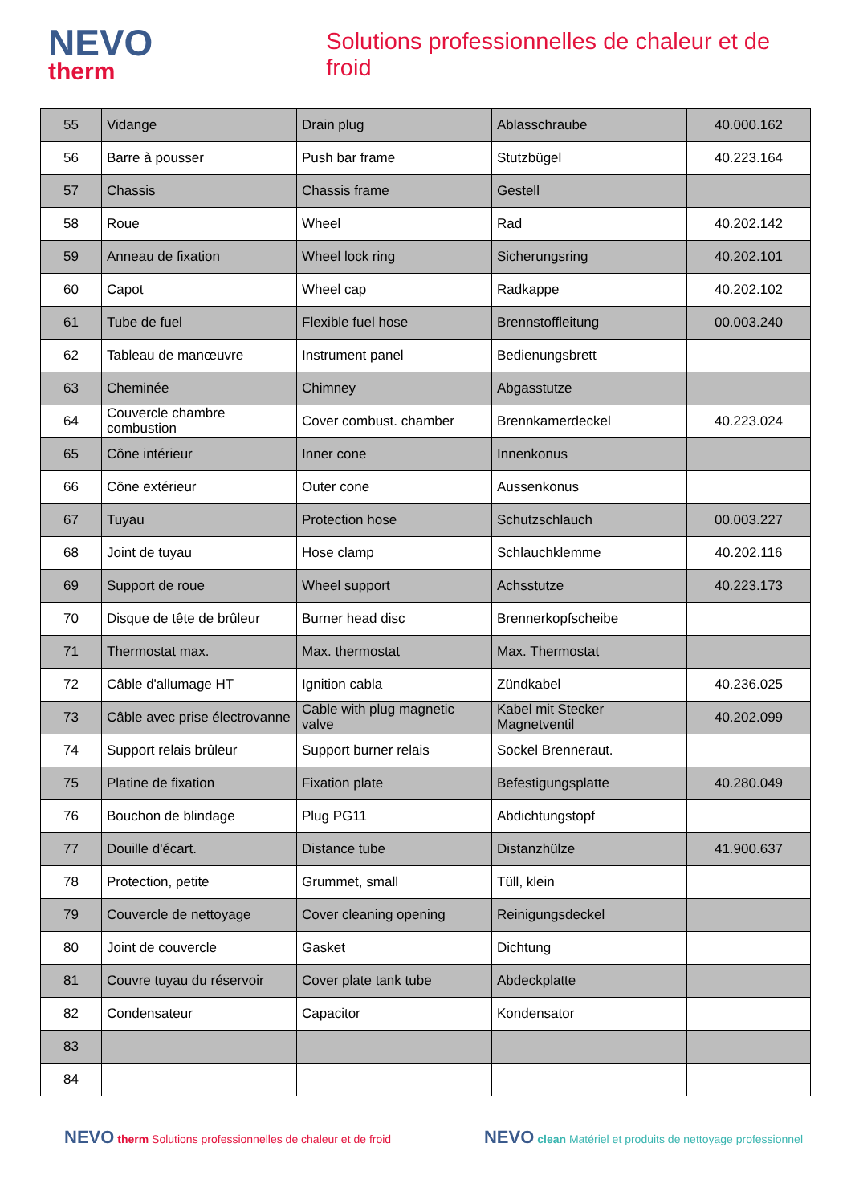NEVO
therm
Solutions professionnelles de chaleur et de froid
| 55 | Vidange | Drain plug | Ablasschraube | 40.000.162 |
| 56 | Barre à pousser | Push bar frame | Stutzbügel | 40.223.164 |
| 57 | Chassis | Chassis frame | Gestell | |
| 58 | Roue | Wheel | Rad | 40.202.142 |
| 59 | Anneau de fixation | Wheel lock ring | Sicherungsring | 40.202.101 |
| 60 | Capot | Wheel cap | Radkappe | 40.202.102 |
| 61 | Tube de fuel | Flexible fuel hose | Brennstoffleitung | 00.003.240 |
| 62 | Tableau de manœuvre | Instrument panel | Bedienungsbrett | |
| 63 | Cheminée | Chimney | Abgasstutze | |
| 64 | Couvercle chambre combustion | Cover combust. chamber | Brennkamerdeckel | 40.223.024 |
| 65 | Cône intérieur | Inner cone | Innenkonus | |
| 66 | Cône extérieur | Outer cone | Aussenkonus | |
| 67 | Tuyau | Protection hose | Schutzschlauch | 00.003.227 |
| 68 | Joint de tuyau | Hose clamp | Schlauchklemme | 40.202.116 |
| 69 | Support de roue | Wheel support | Achsstutze | 40.223.173 |
| 70 | Disque de tête de brûleur | Burner head disc | Brennerkopfscheibe | |
| 71 | Thermostat max. | Max. thermostat | Max. Thermostat | |
| 72 | Câble d'allumage HT | Ignition cabla | Zündkabel | 40.236.025 |
| 73 | Câble avec prise électrovanne | Cable with plug magnetic valve | Kabel mit Stecker Magnetventil | 40.202.099 |
| 74 | Support relais brûleur | Support burner relais | Sockel Brenneraut. | |
| 75 | Platine de fixation | Fixation plate | Befestigungsplatte | 40.280.049 |
| 76 | Bouchon de blindage | Plug PG11 | Abdichtungstopf | |
| 77 | Douille d'écart. | Distance tube | Distanzhülze | 41.900.637 |
| 78 | Protection, petite | Grummet, small | Tüll, klein | |
| 79 | Couvercle de nettoyage | Cover cleaning opening | Reinigungsdeckel | |
| 80 | Joint de couvercle | Gasket | Dichtung | |
| 81 | Couvre tuyau du réservoir | Cover plate tank tube | Abdeckplatte | |
| 82 | Condensateur | Capacitor | Kondensator | |
| 83 | | | | |
| 84 | | | | |
NEVO therm Solutions professionnelles de chaleur et de froid
NEVO clean Matériel et produits de nettoyage professionnel